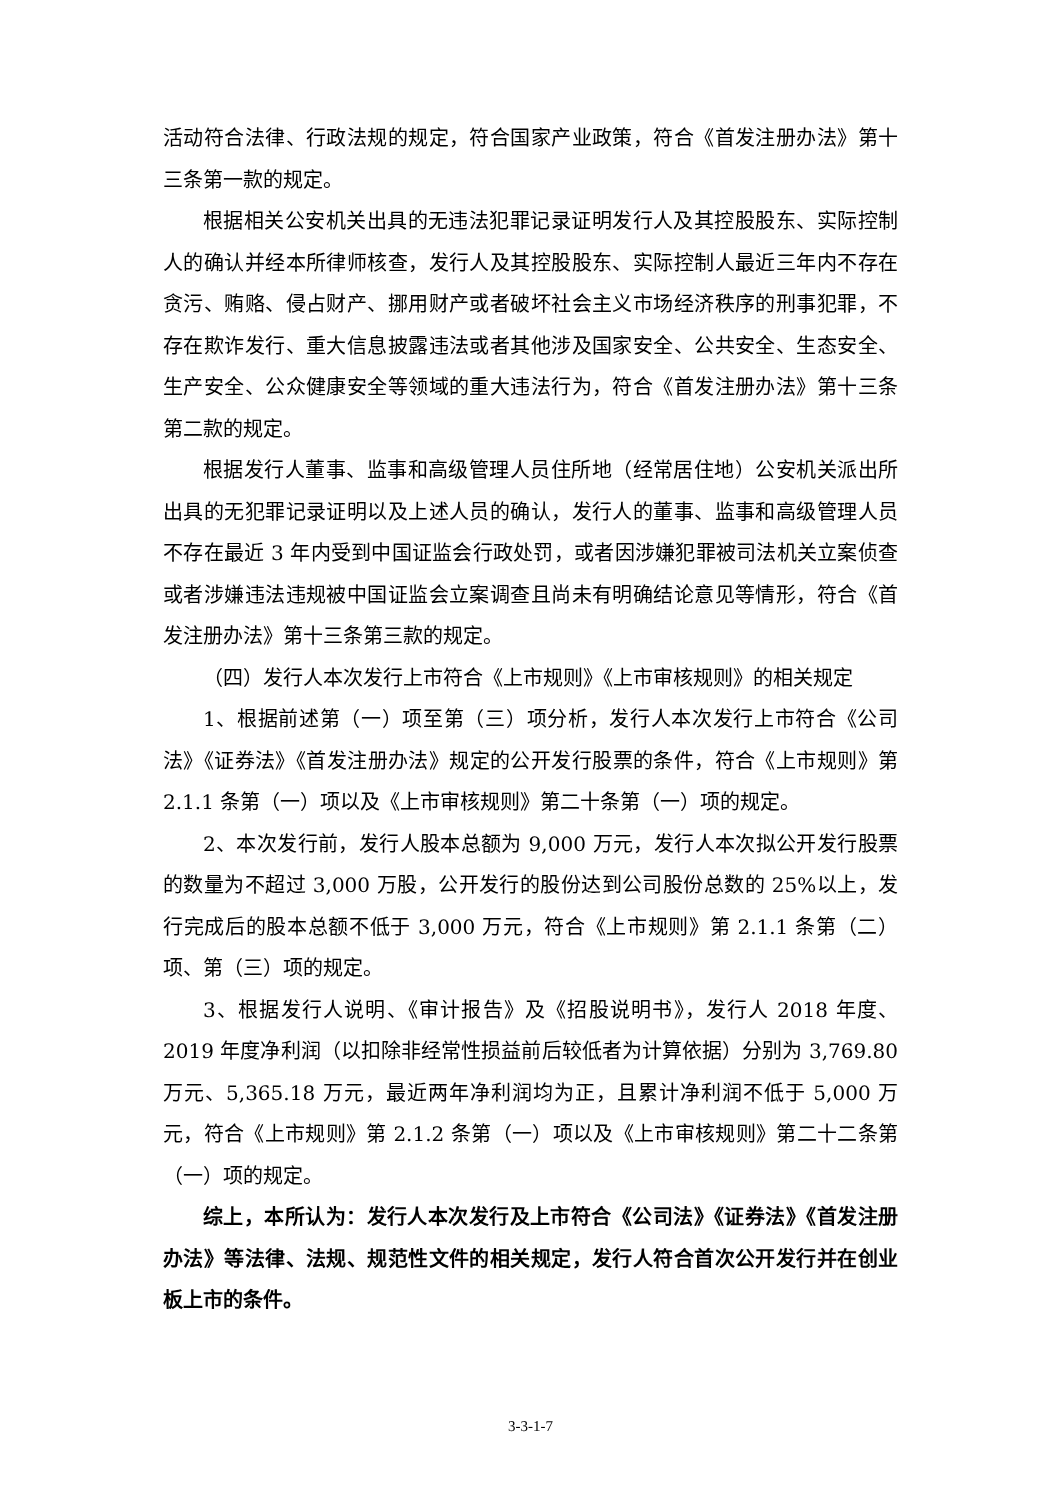活动符合法律、行政法规的规定，符合国家产业政策，符合《首发注册办法》第十三条第一款的规定。
根据相关公安机关出具的无违法犯罪记录证明发行人及其控股股东、实际控制人的确认并经本所律师核查，发行人及其控股股东、实际控制人最近三年内不存在贪污、贿赂、侵占财产、挪用财产或者破坏社会主义市场经济秩序的刑事犯罪，不存在欺诈发行、重大信息披露违法或者其他涉及国家安全、公共安全、生态安全、生产安全、公众健康安全等领域的重大违法行为，符合《首发注册办法》第十三条第二款的规定。
根据发行人董事、监事和高级管理人员住所地（经常居住地）公安机关派出所出具的无犯罪记录证明以及上述人员的确认，发行人的董事、监事和高级管理人员不存在最近 3 年内受到中国证监会行政处罚，或者因涉嫌犯罪被司法机关立案侦查或者涉嫌违法违规被中国证监会立案调查且尚未有明确结论意见等情形，符合《首发注册办法》第十三条第三款的规定。
（四）发行人本次发行上市符合《上市规则》《上市审核规则》的相关规定
1、根据前述第（一）项至第（三）项分析，发行人本次发行上市符合《公司法》《证券法》《首发注册办法》规定的公开发行股票的条件，符合《上市规则》第 2.1.1 条第（一）项以及《上市审核规则》第二十条第（一）项的规定。
2、本次发行前，发行人股本总额为 9,000 万元，发行人本次拟公开发行股票的数量为不超过 3,000 万股，公开发行的股份达到公司股份总数的 25%以上，发行完成后的股本总额不低于 3,000 万元，符合《上市规则》第 2.1.1 条第（二）项、第（三）项的规定。
3、根据发行人说明、《审计报告》及《招股说明书》，发行人 2018 年度、2019 年度净利润（以扣除非经常性损益前后较低者为计算依据）分别为 3,769.80 万元、5,365.18 万元，最近两年净利润均为正，且累计净利润不低于 5,000 万元，符合《上市规则》第 2.1.2 条第（一）项以及《上市审核规则》第二十二条第（一）项的规定。
综上，本所认为：发行人本次发行及上市符合《公司法》《证券法》《首发注册办法》等法律、法规、规范性文件的相关规定，发行人符合首次公开发行并在创业板上市的条件。
3-3-1-7